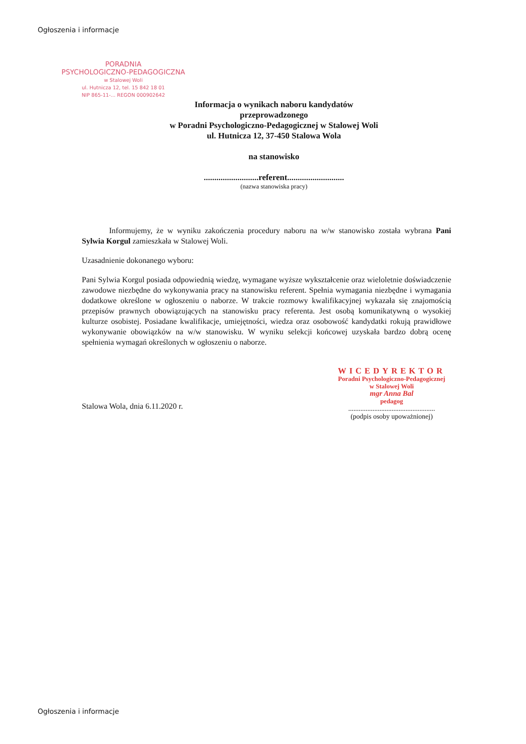Ogłoszenia i informacje
PORADNIA
PSYCHOLOGICZNO-PEDAGOGICZNA
w Stalowej Woli
ul. Hutnicza 12, tel. 15 842 18 01
NIP 865-11-... REGON 000902642
Informacja o wynikach naboru kandydatów
przeprowadzonego
w Poradni Psychologiczno-Pedagogicznej w Stalowej Woli
ul. Hutnicza 12, 37-450 Stalowa Wola
na stanowisko
..........................referent...........................
(nazwa stanowiska pracy)
Informujemy, że w wyniku zakończenia procedury naboru na w/w stanowisko została wybrana Pani Sylwia Korgul zamieszkała w Stalowej Woli.
Uzasadnienie dokonanego wyboru:
Pani Sylwia Korgul posiada odpowiednią wiedzę, wymagane wyższe wykształcenie oraz wieloletnie doświadczenie zawodowe niezbędne do wykonywania pracy na stanowisku referent. Spełnia wymagania niezbędne i wymagania dodatkowe określone w ogłoszeniu o naborze. W trakcie rozmowy kwalifikacyjnej wykazała się znajomością przepisów prawnych obowiązujących na stanowisku pracy referenta. Jest osobą komunikatywną o wysokiej kulturze osobistej. Posiadane kwalifikacje, umiejętności, wiedza oraz osobowość kandydatki rokują prawidłowe wykonywanie obowiązków na w/w stanowisku. W wyniku selekcji końcowej uzyskała bardzo dobrą ocenę spełnienia wymagań określonych w ogłoszeniu o naborze.
Stalowa Wola, dnia 6.11.2020 r.
WICEDYREKTOR
Poradni Psychologiczno-Pedagogicznej
w Stalowej Woli
mgr Anna Bal
pedagog
..................................................
(podpis osoby upoważnionej)
Ogłoszenia i informacje